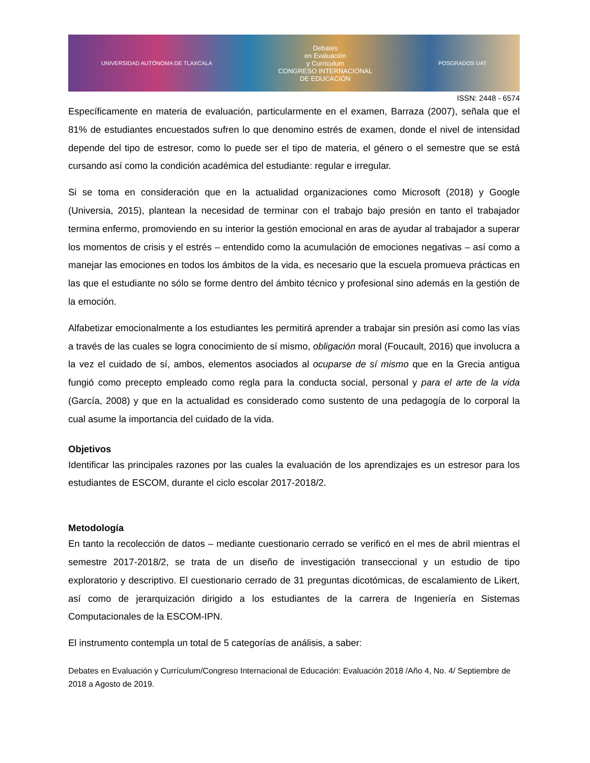UNIVERSIDAD AUTÓNOMA DE TLAXCALA
Debates
en Evaluación
y Currículum
CONGRESO INTERNACIONAL
DE EDUCACIÓN
POSGRADOS UAT
ISSN: 2448 - 6574
Específicamente en materia de evaluación, particularmente en el examen, Barraza (2007), señala que el 81% de estudiantes encuestados sufren lo que denomino estrés de examen, donde el nivel de intensidad depende del tipo de estresor, como lo puede ser el tipo de materia, el género o el semestre que se está cursando así como la condición académica del estudiante: regular e irregular.
Si se toma en consideración que en la actualidad organizaciones como Microsoft (2018) y Google (Universia, 2015), plantean la necesidad de terminar con el trabajo bajo presión en tanto el trabajador termina enfermo, promoviendo en su interior la gestión emocional en aras de ayudar al trabajador a superar los momentos de crisis y el estrés – entendido como la acumulación de emociones negativas – así como a manejar las emociones en todos los ámbitos de la vida, es necesario que la escuela promueva prácticas en las que el estudiante no sólo se forme dentro del ámbito técnico y profesional sino además en la gestión de la emoción.
Alfabetizar emocionalmente a los estudiantes les permitirá aprender a trabajar sin presión así como las vías a través de las cuales se logra conocimiento de sí mismo, obligación moral (Foucault, 2016) que involucra a la vez el cuidado de sí, ambos, elementos asociados al ocuparse de sí mismo que en la Grecia antigua fungió como precepto empleado como regla para la conducta social, personal y para el arte de la vida (García, 2008) y que en la actualidad es considerado como sustento de una pedagogía de lo corporal la cual asume la importancia del cuidado de la vida.
Objetivos
Identificar las principales razones por las cuales la evaluación de los aprendizajes es un estresor para los estudiantes de ESCOM, durante el ciclo escolar 2017-2018/2.
Metodología
En tanto la recolección de datos – mediante cuestionario cerrado se verificó en el mes de abril mientras el semestre 2017-2018/2, se trata de un diseño de investigación transeccional y un estudio de tipo exploratorio y descriptivo. El cuestionario cerrado de 31 preguntas dicotómicas, de escalamiento de Likert, así como de jerarquización dirigido a los estudiantes de la carrera de Ingeniería en Sistemas Computacionales de la ESCOM-IPN.
El instrumento contempla un total de 5 categorías de análisis, a saber:
Debates en Evaluación y Currículum/Congreso Internacional de Educación: Evaluación 2018 /Año 4, No. 4/ Septiembre de 2018 a Agosto de 2019.